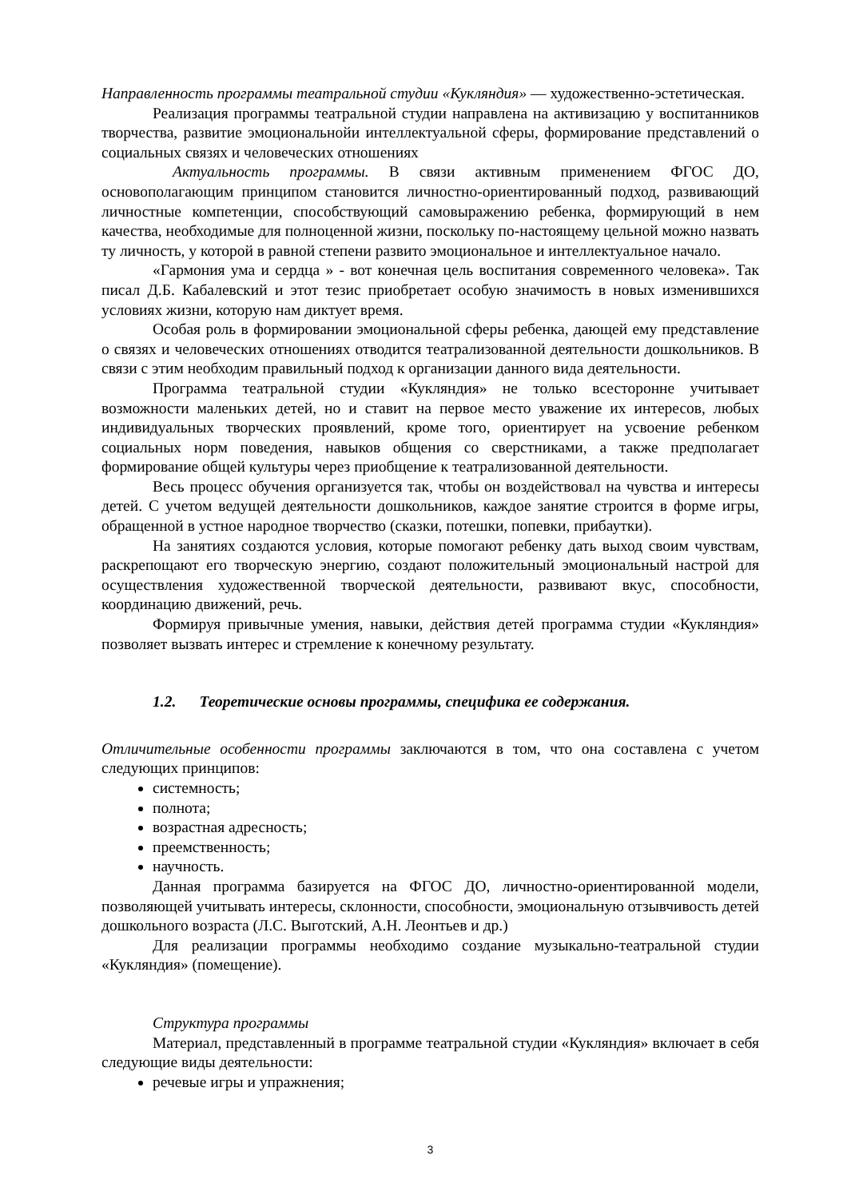Направленность программы театральной студии «Кукляндия» — художественно-эстетическая.
Реализация программы театральной студии направлена на активизацию у воспитанников творчества, развитие эмоциональнойи интеллектуальной сферы, формирование представлений о социальных связях и человеческих отношениях
Актуальность программы. В связи активным применением ФГОС ДО, основополагающим принципом становится личностно-ориентированный подход, развивающий личностные компетенции, способствующий самовыражению ребенка, формирующий в нем качества, необходимые для полноценной жизни, поскольку по-настоящему цельной можно назвать ту личность, у которой в равной степени развито эмоциональное и интеллектуальное начало.
«Гармония ума и сердца » - вот конечная цель воспитания современного человека». Так писал Д.Б. Кабалевский и этот тезис приобретает особую значимость в новых изменившихся условиях жизни, которую нам диктует время.
Особая роль в формировании эмоциональной сферы ребенка, дающей ему представление о связях и человеческих отношениях отводится театрализованной деятельности дошкольников. В связи с этим необходим правильный подход к организации данного вида деятельности.
Программа театральной студии «Кукляндия» не только всесторонне учитывает возможности маленьких детей, но и ставит на первое место уважение их интересов, любых индивидуальных творческих проявлений, кроме того, ориентирует на усвоение ребенком социальных норм поведения, навыков общения со сверстниками, а также предполагает формирование общей культуры через приобщение к театрализованной деятельности.
Весь процесс обучения организуется так, чтобы он воздействовал на чувства и интересы детей. С учетом ведущей деятельности дошкольников, каждое занятие строится в форме игры, обращенной в устное народное творчество (сказки, потешки, попевки, прибаутки).
На занятиях создаются условия, которые помогают ребенку дать выход своим чувствам, раскрепощают его творческую энергию, создают положительный эмоциональный настрой для осуществления художественной творческой деятельности, развивают вкус, способности, координацию движений, речь.
Формируя привычные умения, навыки, действия детей программа студии «Кукляндия» позволяет вызвать интерес и стремление к конечному результату.
1.2. Теоретические основы программы, специфика ее содержания.
Отличительные особенности программы заключаются в том, что она составлена с учетом следующих принципов:
системность;
полнота;
возрастная адресность;
преемственность;
научность.
Данная программа базируется на ФГОС ДО, личностно-ориентированной модели, позволяющей учитывать интересы, склонности, способности, эмоциональную отзывчивость детей дошкольного возраста (Л.С. Выготский, А.Н. Леонтьев и др.)
Для реализации программы необходимо создание музыкально-театральной студии «Кукляндия» (помещение).
Структура программы
Материал, представленный в программе театральной студии «Кукляндия» включает в себя следующие виды деятельности:
речевые игры и упражнения;
3